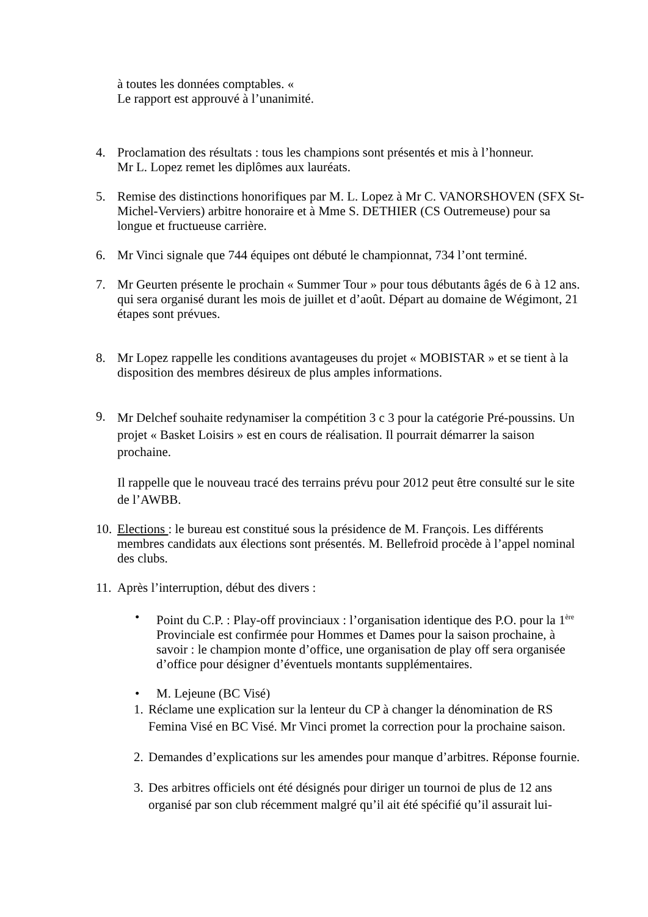à toutes les données comptables. «
Le rapport est approuvé à l’unanimité.
4. Proclamation des résultats : tous les champions sont présentés et mis à l’honneur.
Mr L. Lopez remet les diplômes aux lauréats.
5. Remise des distinctions honorifiques par M. L. Lopez à Mr C. VANORSHOVEN (SFX St-Michel-Verviers) arbitre honoraire et à Mme S. DETHIER (CS Outremeuse) pour sa longue et fructueuse carrière.
6. Mr Vinci signale que 744 équipes ont débuté le championnat, 734 l’ont terminé.
7. Mr Geurten présente le prochain « Summer Tour » pour tous débutants âgés de 6 à 12 ans. qui sera organisé durant les mois de juillet et d’août. Départ au domaine de Wégimont, 21 étapes sont prévues.
8. Mr Lopez rappelle les conditions avantageuses du projet « MOBISTAR » et se tient à la disposition des membres désireux de plus amples informations.
9.
Mr Delchef souhaite redynamiser la compétition 3 c 3 pour la catégorie Pré-poussins. Un projet « Basket Loisirs » est en cours de réalisation. Il pourrait démarrer la saison prochaine.
Il rappelle que le nouveau tracé des terrains prévu pour 2012 peut être consulté sur le site de l’AWBB.
10.
Elections : le bureau est constitué sous la présidence de M. François. Les différents membres candidats aux élections sont présentés. M. Bellefroid procède à l’appel nominal des clubs.
11.
Après l’interruption, début des divers :
• Point du C.P. : Play-off provinciaux : l’organisation identique des P.O. pour la 1<sup>ère</sup> Provinciale est confirmée pour Hommes et Dames pour la saison prochaine, à savoir : le champion monte d’office, une organisation de play off sera organisée d’office pour désigner d’éventuels montants supplémentaires.
• M. Lejeune (BC Visé)
1.
Réclame une explication sur la lenteur du CP à changer la dénomination de RS Femina Visé en BC Visé. Mr Vinci promet la correction pour la prochaine saison.
2.
Demandes d’explications sur les amendes pour manque d’arbitres. Réponse fournie.
3.
Des arbitres officiels ont été désignés pour diriger un tournoi de plus de 12 ans organisé par son club récemment malgré qu’il ait été spécifié qu’il assurait lui-